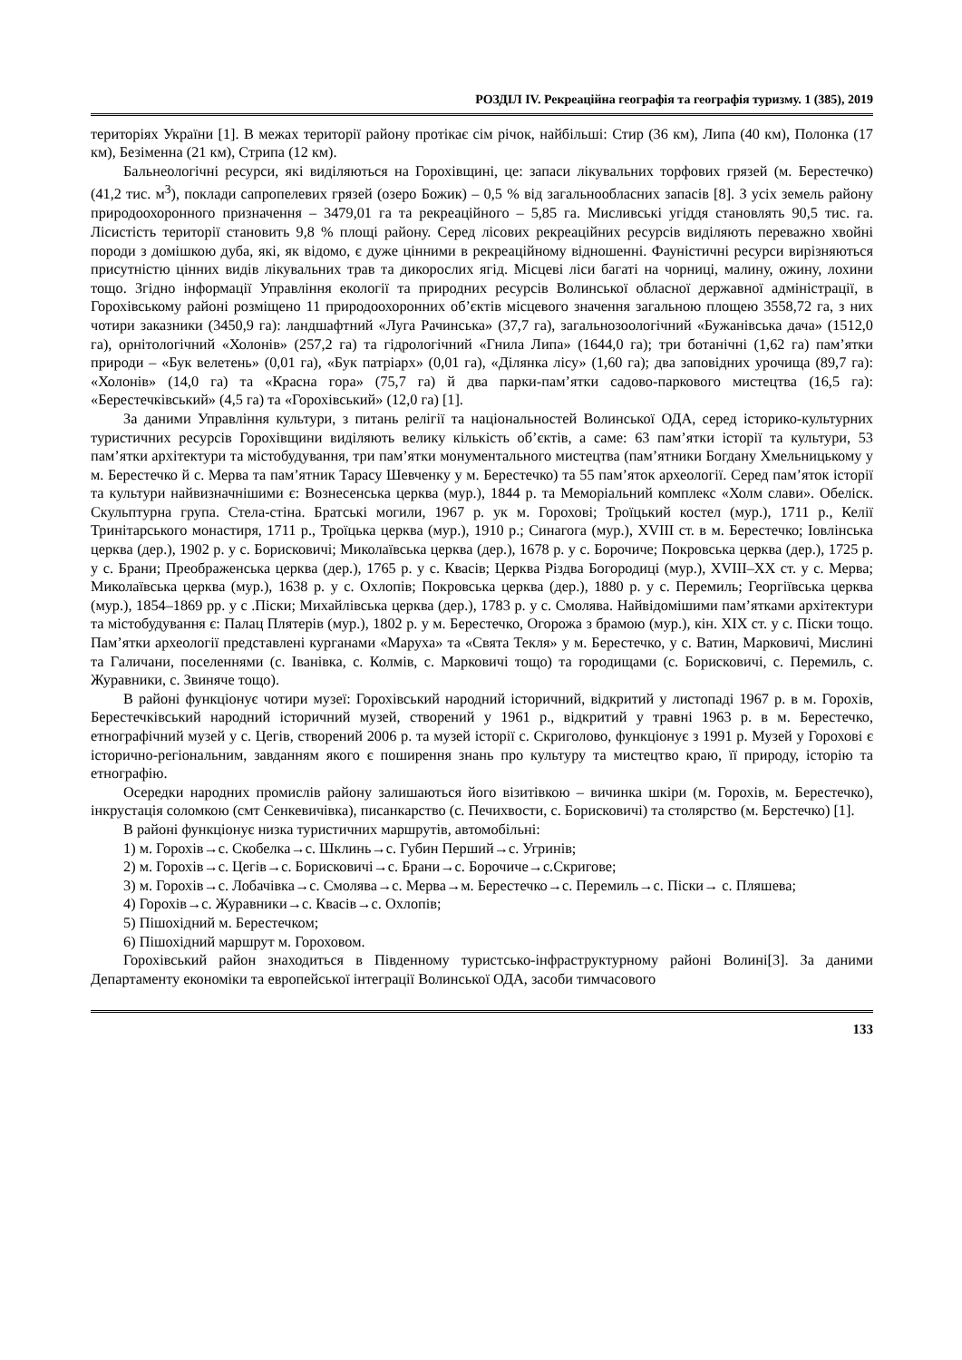РОЗДІЛ IV. Рекреаційна географія та географія туризму. 1 (385), 2019
територіях України [1]. В межах території району протікає сім річок, найбільші: Стир (36 км), Липа (40 км), Полонка (17 км), Безіменна (21 км), Стрипа (12 км).
Бальнеологічні ресурси, які виділяються на Горохівщині, це: запаси лікувальних торфових грязей (м. Берестечко) (41,2 тис. м<sup>3</sup>), поклади сапропелевих грязей (озеро Божик) – 0,5 % від загальнообласних запасів [8]. З усіх земель району природоохоронного призначення – 3479,01 га та рекреаційного – 5,85 га. Мисливські угіддя становлять 90,5 тис. га. Лісистість території становить 9,8 % площі району. Серед лісових рекреаційних ресурсів виділяють переважно хвойні породи з домішкою дуба, які, як відомо, є дуже цінними в рекреаційному відношенні. Фауністичні ресурси вирізняються присутністю цінних видів лікувальних трав та дикорослих ягід. Місцеві ліси багаті на чорниці, малину, ожину, лохини тощо. Згідно інформації Управління екології та природних ресурсів Волинської обласної державної адміністрації, в Горохівському районі розміщено 11 природоохоронних об’єктів місцевого значення загальною площею 3558,72 га, з них чотири заказники (3450,9 га): ландшафтний «Луга Рачинська» (37,7 га), загальнозоологічний «Бужанівська дача» (1512,0 га), орнітологічний «Холонів» (257,2 га) та гідрологічний «Гнила Липа» (1644,0 га); три ботанічні (1,62 га) пам’ятки природи – «Бук велетень» (0,01 га), «Бук патріарх» (0,01 га), «Ділянка лісу» (1,60 га); два заповідних урочища (89,7 га): «Холонів» (14,0 га) та «Красна гора» (75,7 га) й два парки-пам’ятки садово-паркового мистецтва (16,5 га): «Берестечківський» (4,5 га) та «Горохівський» (12,0 га) [1].
За даними Управління культури, з питань релігії та національностей Волинської ОДА, серед історико-культурних туристичних ресурсів Горохівщини виділяють велику кількість об’єктів, а саме: 63 пам’ятки історії та культури, 53 пам’ятки архітектури та містобудування, три пам’ятки монументального мистецтва (пам’ятники Богдану Хмельницькому у м. Берестечко й с. Мерва та пам’ятник Тарасу Шевченку у м. Берестечко) та 55 пам’яток археології. Серед пам’яток історії та культури найвизначнішими є: Вознесенська церква (мур.), 1844 р. та Меморіальний комплекс «Холм слави». Обеліск. Скульптурна група. Стела-стіна. Братські могили, 1967 р. ук м. Горохові; Троїцький костел (мур.), 1711 р., Келії Тринітарського монастиря, 1711 р., Троїцька церква (мур.), 1910 р.; Синагога (мур.), XVIII ст. в м. Берестечко; Іовлінська церква (дер.), 1902 р. у с. Борисковичі; Миколаївська церква (дер.), 1678 р. у с. Борочиче; Покровська церква (дер.), 1725 р. у с. Брани; Преображенська церква (дер.), 1765 р. у с. Квасів; Церква Різдва Богородиці (мур.), XVIII–XX ст. у с. Мерва; Миколаївська церква (мур.), 1638 р. у с. Охлопів; Покровська церква (дер.), 1880 р. у с. Перемиль; Георгіївська церква (мур.), 1854–1869 рр. у с .Піски; Михайлівська церква (дер.), 1783 р. у с. Смолява. Найвідомішими пам’ятками архітектури та містобудування є: Палац Плятерів (мур.), 1802 р. у м. Берестечко, Огорожа з брамою (мур.), кін. XIX ст. у с. Піски тощо. Пам’ятки археології представлені курганами «Маруха» та «Свята Текля» у м. Берестечко, у с. Ватин, Марковичі, Мислині та Галичани, поселеннями (с. Іванівка, с. Колмів, с. Марковичі тощо) та городищами (с. Борисковичі, с. Перемиль, с. Журавники, с. Звиняче тощо).
В районі функціонує чотири музеї: Горохівський народний історичний, відкритий у листопаді 1967 р. в м. Горохів, Берестечківський народний історичний музей, створений у 1961 р., відкритий у травні 1963 р. в м. Берестечко, етнографічний музей у с. Цегів, створений 2006 р. та музей історії с. Скриголово, функціонує з 1991 р. Музей у Горохові є історично-регіональним, завданням якого є поширення знань про культуру та мистецтво краю, її природу, історію та етнографію.
Осередки народних промислів району залишаються його візитівкою – вичинка шкіри (м. Горохів, м. Берестечко), інкрустація соломкою (смт Сенкевичівка), писанкарство (с. Печихвости, с. Борисковичі) та столярство (м. Берстечко) [1].
В районі функціонує низка туристичних маршрутів, автомобільні:
1) м. Горохів→с. Скобелка→с. Шклинь→с. Губин Перший→с. Угринів;
2) м. Горохів→с. Цегів→с. Борисковичі→с. Брани→с. Борочиче→с.Скригове;
3) м. Горохів→с. Лобачівка→с. Смолява→с. Мерва→м. Берестечко→с. Перемиль→с. Піски→ с. Пляшева;
4) Горохів→с. Журавники→с. Квасів→с. Охлопів;
5) Пішохідний м. Берестечком;
6) Пішохідний маршрут м. Гороховом.
Горохівський район знаходиться в Південному туристсько-інфраструктурному районі Волині[3]. За даними Департаменту економіки та европейської інтеграції Волинської ОДА, засоби тимчасового
133